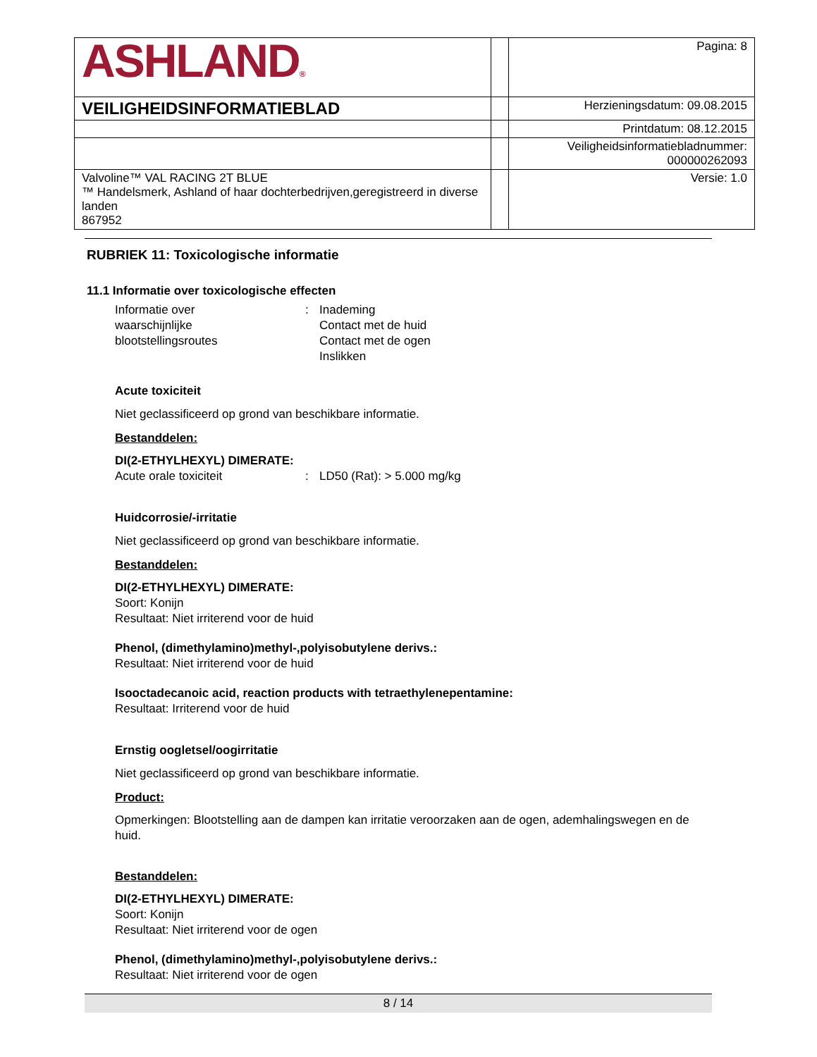| ASHLAND ® | | Pagina: 8 |
| VEILIGHEIDSINFORMATIEBLAD | | Herzieningsdatum: 09.08.2015 |
| | | Printdatum: 08.12.2015 |
| | | Veiligheidsinformatiebladnummer: 000000262093 |
| Valvoline™ VAL RACING 2T BLUE ™ Handelsmerk, Ashland of haar dochterbedrijven,geregistreerd in diverse landen 867952 | | Versie: 1.0 |
RUBRIEK 11: Toxicologische informatie
11.1 Informatie over toxicologische effecten
Informatie over
waarschijnlijke
blootstellingsroutes
: Inademing
Contact met de huid
Contact met de ogen
Inslikken
Acute toxiciteit
Niet geclassificeerd op grond van beschikbare informatie.
Bestanddelen:
DI(2-ETHYLHEXYL) DIMERATE:
Acute orale toxiciteit : LD50 (Rat): > 5.000 mg/kg
Huidcorrosie/-irritatie
Niet geclassificeerd op grond van beschikbare informatie.
Bestanddelen:
DI(2-ETHYLHEXYL) DIMERATE:
Soort: Konijn
Resultaat: Niet irriterend voor de huid
Phenol, (dimethylamino)methyl-,polyisobutylene derivs.:
Resultaat: Niet irriterend voor de huid
Isooctadecanoic acid, reaction products with tetraethylenepentamine:
Resultaat: Irriterend voor de huid
Ernstig oogletsel/oogirritatie
Niet geclassificeerd op grond van beschikbare informatie.
Product:
Opmerkingen: Blootstelling aan de dampen kan irritatie veroorzaken aan de ogen, ademhalingswegen en de huid.
Bestanddelen:
DI(2-ETHYLHEXYL) DIMERATE:
Soort: Konijn
Resultaat: Niet irriterend voor de ogen
Phenol, (dimethylamino)methyl-,polyisobutylene derivs.:
Resultaat: Niet irriterend voor de ogen
8 / 14